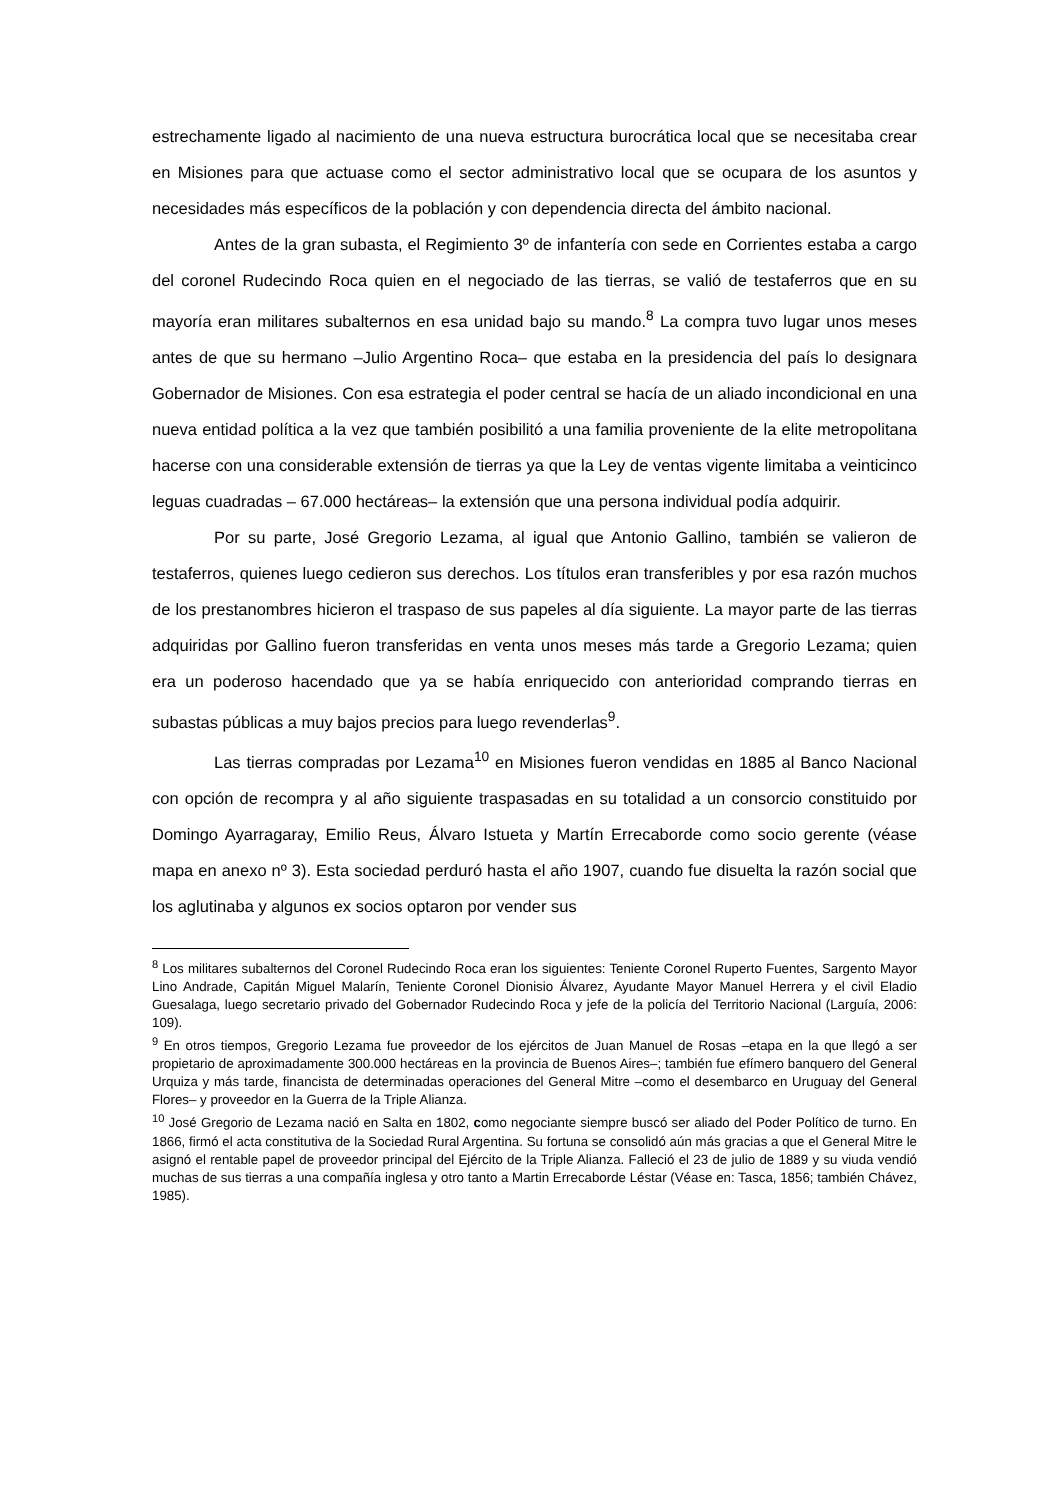estrechamente ligado al nacimiento de una nueva estructura burocrática local que se necesitaba crear en Misiones para que actuase como el sector administrativo local que se ocupara de los asuntos y necesidades más específicos de la población y con dependencia directa del ámbito nacional.
Antes de la gran subasta, el Regimiento 3º de infantería con sede en Corrientes estaba a cargo del coronel Rudecindo Roca quien en el negociado de las tierras, se valió de testaferros que en su mayoría eran militares subalternos en esa unidad bajo su mando.<sup>8</sup> La compra tuvo lugar unos meses antes de que su hermano –Julio Argentino Roca– que estaba en la presidencia del país lo designara Gobernador de Misiones. Con esa estrategia el poder central se hacía de un aliado incondicional en una nueva entidad política a la vez que también posibilitó a una familia proveniente de la elite metropolitana hacerse con una considerable extensión de tierras ya que la Ley de ventas vigente limitaba a veinticinco leguas cuadradas – 67.000 hectáreas– la extensión que una persona individual podía adquirir.
Por su parte, José Gregorio Lezama, al igual que Antonio Gallino, también se valieron de testaferros, quienes luego cedieron sus derechos. Los títulos eran transferibles y por esa razón muchos de los prestanombres hicieron el traspaso de sus papeles al día siguiente. La mayor parte de las tierras adquiridas por Gallino fueron transferidas en venta unos meses más tarde a Gregorio Lezama; quien era un poderoso hacendado que ya se había enriquecido con anterioridad comprando tierras en subastas públicas a muy bajos precios para luego revenderlas<sup>9</sup>.
Las tierras compradas por Lezama<sup>10</sup> en Misiones fueron vendidas en 1885 al Banco Nacional con opción de recompra y al año siguiente traspasadas en su totalidad a un consorcio constituido por Domingo Ayarragaray, Emilio Reus, Álvaro Istueta y Martín Errecaborde como socio gerente (véase mapa en anexo nº 3). Esta sociedad perduró hasta el año 1907, cuando fue disuelta la razón social que los aglutinaba y algunos ex socios optaron por vender sus
<sup>8</sup> Los militares subalternos del Coronel Rudecindo Roca eran los siguientes: Teniente Coronel Ruperto Fuentes, Sargento Mayor Lino Andrade, Capitán Miguel Malarín, Teniente Coronel Dionisio Álvarez, Ayudante Mayor Manuel Herrera y el civil Eladio Guesalaga, luego secretario privado del Gobernador Rudecindo Roca y jefe de la policía del Territorio Nacional (Larguía, 2006: 109).
<sup>9</sup> En otros tiempos, Gregorio Lezama fue proveedor de los ejércitos de Juan Manuel de Rosas –etapa en la que llegó a ser propietario de aproximadamente 300.000 hectáreas en la provincia de Buenos Aires–; también fue efímero banquero del General Urquiza y más tarde, financista de determinadas operaciones del General Mitre –como el desembarco en Uruguay del General Flores– y proveedor en la Guerra de la Triple Alianza.
<sup>10</sup> José Gregorio de Lezama nació en Salta en 1802, como negociante siempre buscó ser aliado del Poder Político de turno. En 1866, firmó el acta constitutiva de la Sociedad Rural Argentina. Su fortuna se consolidó aún más gracias a que el General Mitre le asignó el rentable papel de proveedor principal del Ejército de la Triple Alianza. Falleció el 23 de julio de 1889 y su viuda vendió muchas de sus tierras a una compañía inglesa y otro tanto a Martin Errecaborde Léstar (Véase en: Tasca, 1856; también Chávez, 1985).